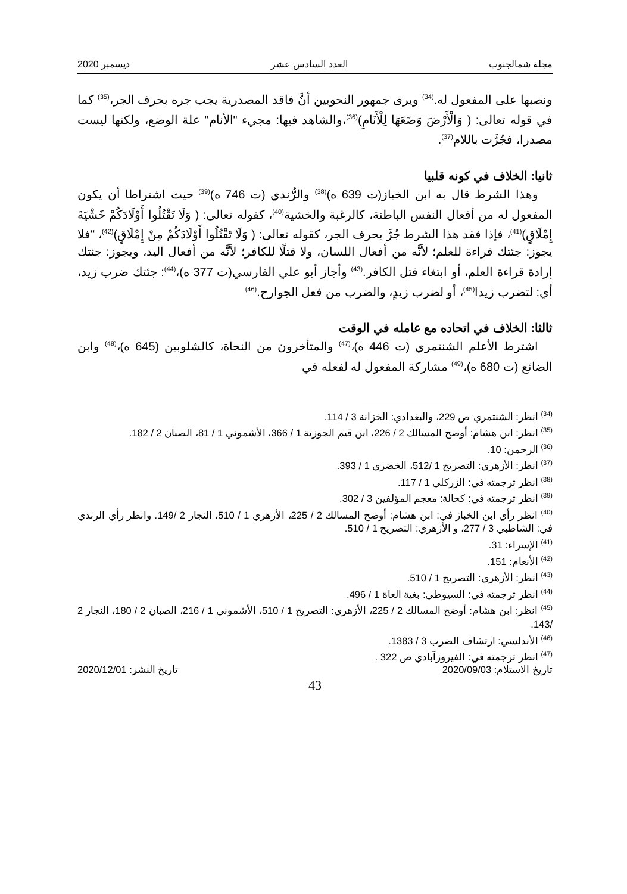مجلة شمالجنوب العدد السادس عشر ديسمبر 2020
ونصبها على المفعول له.<sup>(34)</sup> ويرى جمهور النحويين أنَّ فاقد المصدرية يجب جره بحرف الجر،<sup>(35)</sup> كما في قوله تعالى: ( وَالْأَرْضَ وَضَعَهَا لِلْأَنَامِ)<sup>(36)</sup>،والشاهد فيها: مجيء "الأنام" علة الوضع، ولكنها ليست مصدرا، فجُرَّت باللام<sup>(37)</sup>.
ثانيا: الخلاف في كونه قلبيا
وهذا الشرط قال به ابن الخباز(ت 639 ه)<sup>(38)</sup> والرُّندي (ت 746 ه)<sup>(39)</sup> حيث اشتراطا أن يكون المفعول له من أفعال النفس الباطنة، كالرغبة والخشية<sup>(40)</sup>، كقوله تعالى: ( وَلَا تَقْتُلُوا أَوْلَادَكُمْ خَشْيَةَ إِمْلَاقٍ)<sup>(41)</sup>، فإذا فقد هذا الشرط جُرَّ بحرف الجر، كقوله تعالى: ( وَلَا تَقْتُلُوا أَوْلَادَكُمْ مِنْ إِمْلَاقٍ)<sup>(42)</sup>، "فلا يجوز: جئتك قراءة للعلم؛ لأنَّه من أفعال اللسان، ولا قتلًا للكافر؛ لأنَّه من أفعال اليد، ويجوز: جئتك إرادة قراءة العلم، أو ابتغاء قتل الكافر.<sup>(43)</sup> وأجاز أبو علي الفارسي(ت 377 ه)،<sup>(44)</sup>: جئتك ضرب زيد، أي: لتضرب زيدا<sup>(45)</sup>، أو لضرب زيدٍ، والضرب من فعل الجوارح.<sup>(46)</sup>
ثالثا: الخلاف في اتحاده مع عامله في الوقت
اشترط الأعلم الشنتمري (ت 446 ه)،<sup>(47)</sup> والمتأخرون من النحاة، كالشلوبين (645 ه)،<sup>(48)</sup> وابن الضائع (ت 680 ه)،<sup>(49)</sup> مشاركة المفعول له لفعله في
<sup>(34)</sup> انظر: الشنتمري ص 229، والبغدادي: الخزانة 3 / 114.
<sup>(35)</sup> انظر: ابن هشام: أوضح المسالك 2 / 226، ابن قيم الجوزية 1 / 366، الأشموني 1 / 81، الصبان 2 / 182.
<sup>(36)</sup> الرحمن: 10.
<sup>(37)</sup> انظر: الأزهري: التصريح 1 /512، الخضري 1 / 393.
<sup>(38)</sup> انظر ترجمته في: الزركلي 1 / 117.
<sup>(39)</sup> انظر ترجمته في: كحالة: معجم المؤلفين 3 / 302.
<sup>(40)</sup> انظر رأي ابن الخباز في: ابن هشام: أوضح المسالك 2 / 225، الأزهري 1 / 510، النجار 2 /149. وانظر رأي الرندي في: الشاطبي 3 / 277، و الأزهري: التصريح 1 / 510.
<sup>(41)</sup> الإسراء: 31.
<sup>(42)</sup> الأنعام: 151.
<sup>(43)</sup> انظر: الأزهري: التصريح 1 / 510.
<sup>(44)</sup> انظر ترجمته في: السيوطي: بغية العاة 1 / 496.
<sup>(45)</sup> انظر: ابن هشام: أوضح المسالك 2 / 225، الأزهري: التصريح 1 / 510، الأشموني 1 / 216، الصبان 2 / 180، النجار 2 /143.
<sup>(46)</sup> الأندلسي: ارتشاف الضرب 3 / 1383.
<sup>(47)</sup> انظر ترجمته في: الفيروزآبادي ص 322 .
تاريخ الاستلام: 2020/09/03 تاريخ النشر: 2020/12/01
43